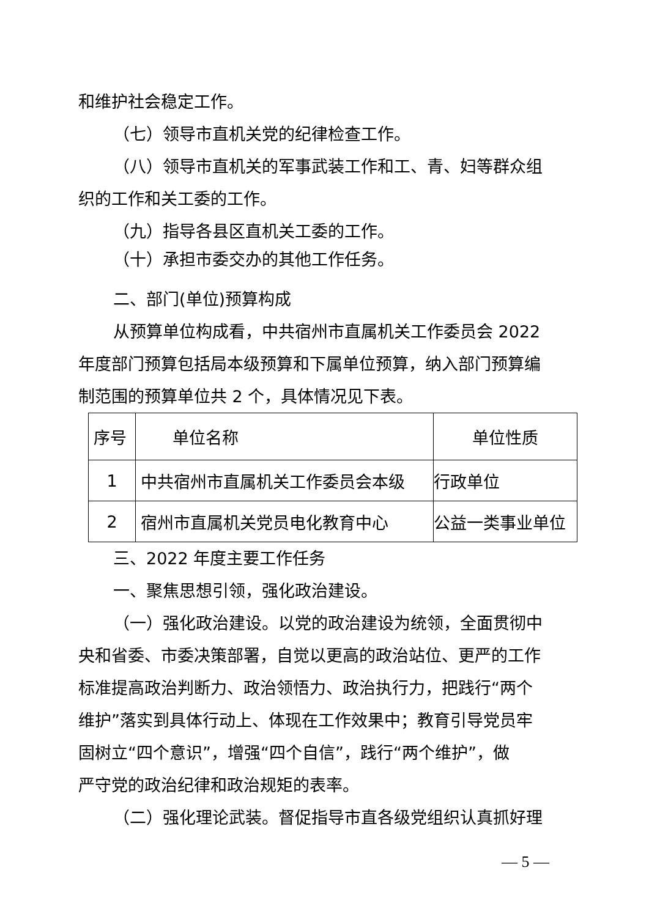和维护社会稳定工作。
（七）领导市直机关党的纪律检查工作。
（八）领导市直机关的军事武装工作和工、青、妇等群众组
织的工作和关工委的工作。
（九）指导各县区直机关工委的工作。
（十）承担市委交办的其他工作任务。
二、部门(单位)预算构成
从预算单位构成看，中共宿州市直属机关工作委员会 2022
年度部门预算包括局本级预算和下属单位预算，纳入部门预算编
制范围的预算单位共 2 个，具体情况见下表。
| 序号 | 单位名称 | 单位性质 |
| 1 | 中共宿州市直属机关工作委员会本级 | 行政单位 |
| 2 | 宿州市直属机关党员电化教育中心 | 公益一类事业单位 |
三、2022 年度主要工作任务
一、聚焦思想引领，强化政治建设。
（一）强化政治建设。以党的政治建设为统领，全面贯彻中
央和省委、市委决策部署，自觉以更高的政治站位、更严的工作
标准提高政治判断力、政治领悟力、政治执行力，把践行“两个
维护”落实到具体行动上、体现在工作效果中；教育引导党员牢
固树立“四个意识”，增强“四个自信”，践行“两个维护”，做
严守党的政治纪律和政治规矩的表率。
（二）强化理论武装。督促指导市直各级党组织认真抓好理
— 5 —